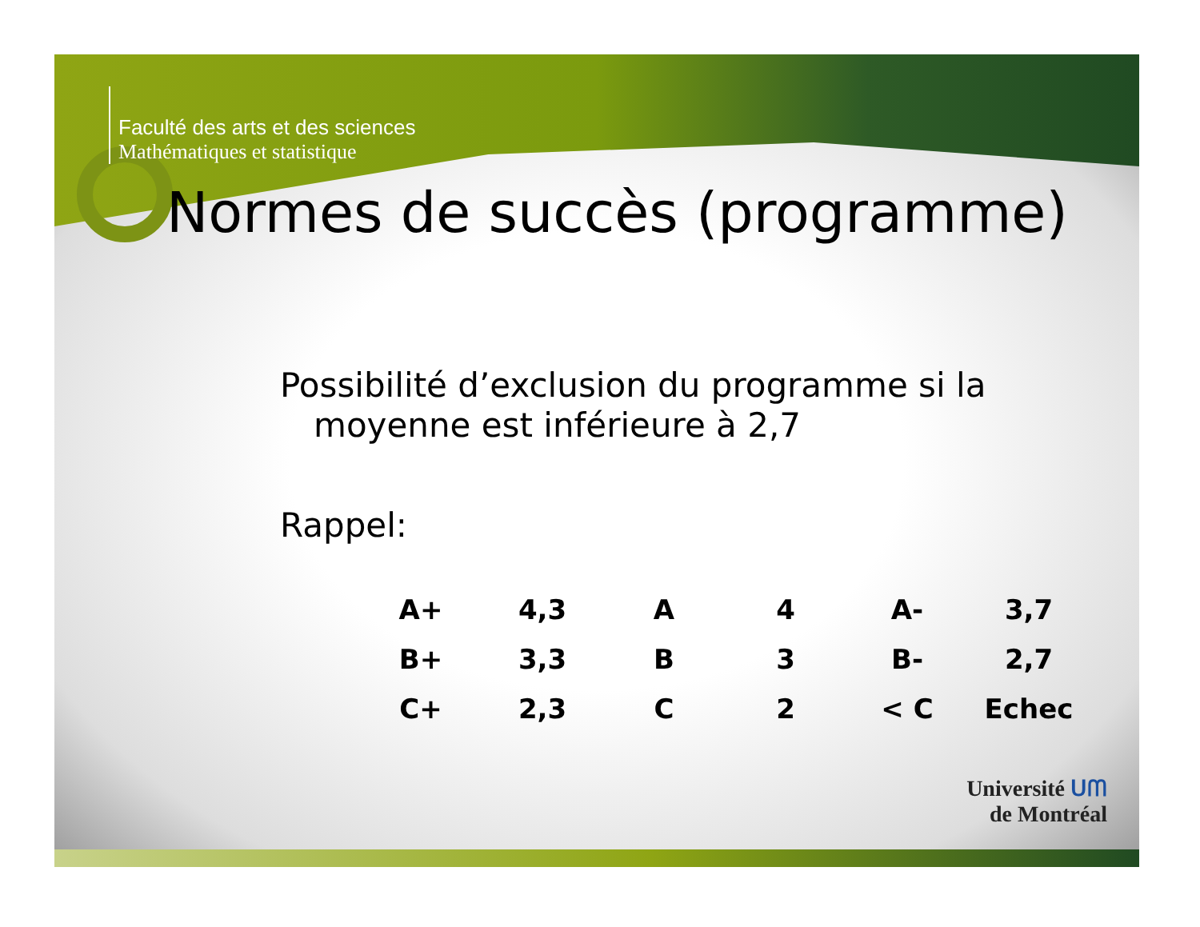Faculté des arts et des sciences
Mathématiques et statistique
Normes de succès (programme)
Possibilité d’exclusion du programme si la moyenne est inférieure à 2,7
Rappel:
| A+ | 4,3 | A | 4 | A- | 3,7 |
| B+ | 3,3 | B | 3 | B- | 2,7 |
| C+ | 2,3 | C | 2 | < C | Echec |
Université ᑌᗰ
de Montréal